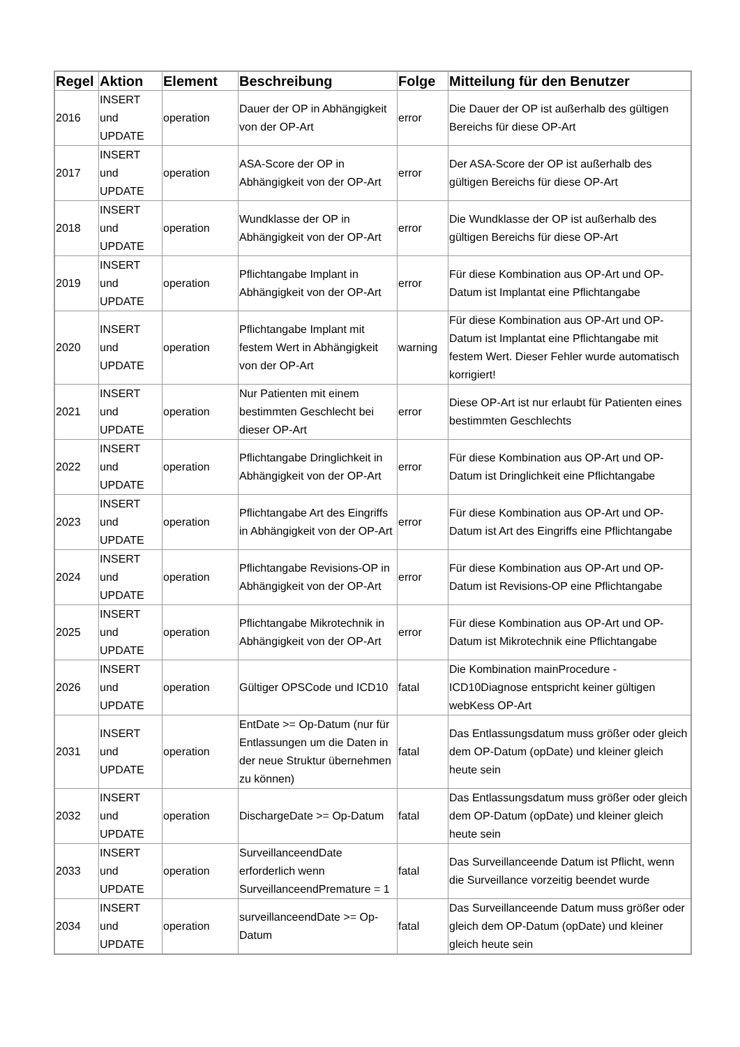| Regel | Aktion | Element | Beschreibung | Folge | Mitteilung für den Benutzer |
| --- | --- | --- | --- | --- | --- |
| 2016 | INSERT und UPDATE | operation | Dauer der OP in Abhängigkeit von der OP-Art | error | Die Dauer der OP ist außerhalb des gültigen Bereichs für diese OP-Art |
| 2017 | INSERT und UPDATE | operation | ASA-Score der OP in Abhängigkeit von der OP-Art | error | Der ASA-Score der OP ist außerhalb des gültigen Bereichs für diese OP-Art |
| 2018 | INSERT und UPDATE | operation | Wundklasse der OP in Abhängigkeit von der OP-Art | error | Die Wundklasse der OP ist außerhalb des gültigen Bereichs für diese OP-Art |
| 2019 | INSERT und UPDATE | operation | Pflichtangabe Implant in Abhängigkeit von der OP-Art | error | Für diese Kombination aus OP-Art und OP-Datum ist Implantat eine Pflichtangabe |
| 2020 | INSERT und UPDATE | operation | Pflichtangabe Implant mit festem Wert in Abhängigkeit von der OP-Art | warning | Für diese Kombination aus OP-Art und OP-Datum ist Implantat eine Pflichtangabe mit festem Wert. Dieser Fehler wurde automatisch korrigiert! |
| 2021 | INSERT und UPDATE | operation | Nur Patienten mit einem bestimmten Geschlecht bei dieser OP-Art | error | Diese OP-Art ist nur erlaubt für Patienten eines bestimmten Geschlechts |
| 2022 | INSERT und UPDATE | operation | Pflichtangabe Dringlichkeit in Abhängigkeit von der OP-Art | error | Für diese Kombination aus OP-Art und OP-Datum ist Dringlichkeit eine Pflichtangabe |
| 2023 | INSERT und UPDATE | operation | Pflichtangabe Art des Eingriffs in Abhängigkeit von der OP-Art | error | Für diese Kombination aus OP-Art und OP-Datum ist Art des Eingriffs eine Pflichtangabe |
| 2024 | INSERT und UPDATE | operation | Pflichtangabe Revisions-OP in Abhängigkeit von der OP-Art | error | Für diese Kombination aus OP-Art und OP-Datum ist Revisions-OP eine Pflichtangabe |
| 2025 | INSERT und UPDATE | operation | Pflichtangabe Mikrotechnik in Abhängigkeit von der OP-Art | error | Für diese Kombination aus OP-Art und OP-Datum ist Mikrotechnik eine Pflichtangabe |
| 2026 | INSERT und UPDATE | operation | Gültiger OPSCode und ICD10 | fatal | Die Kombination mainProcedure - ICD10Diagnose entspricht keiner gültigen webKess OP-Art |
| 2031 | INSERT und UPDATE | operation | EntDate >= Op-Datum (nur für Entlassungen um die Daten in der neue Struktur übernehmen zu können) | fatal | Das Entlassungsdatum muss größer oder gleich dem OP-Datum (opDate) und kleiner gleich heute sein |
| 2032 | INSERT und UPDATE | operation | DischargeDate >= Op-Datum | fatal | Das Entlassungsdatum muss größer oder gleich dem OP-Datum (opDate) und kleiner gleich heute sein |
| 2033 | INSERT und UPDATE | operation | SurveillanceendDate erforderlich wenn SurveillanceendPremature = 1 | fatal | Das Surveillanceende Datum ist Pflicht, wenn die Surveillance vorzeitig beendet wurde |
| 2034 | INSERT und UPDATE | operation | surveillanceendDate >= Op-Datum | fatal | Das Surveillanceende Datum muss größer oder gleich dem OP-Datum (opDate) und kleiner gleich heute sein |